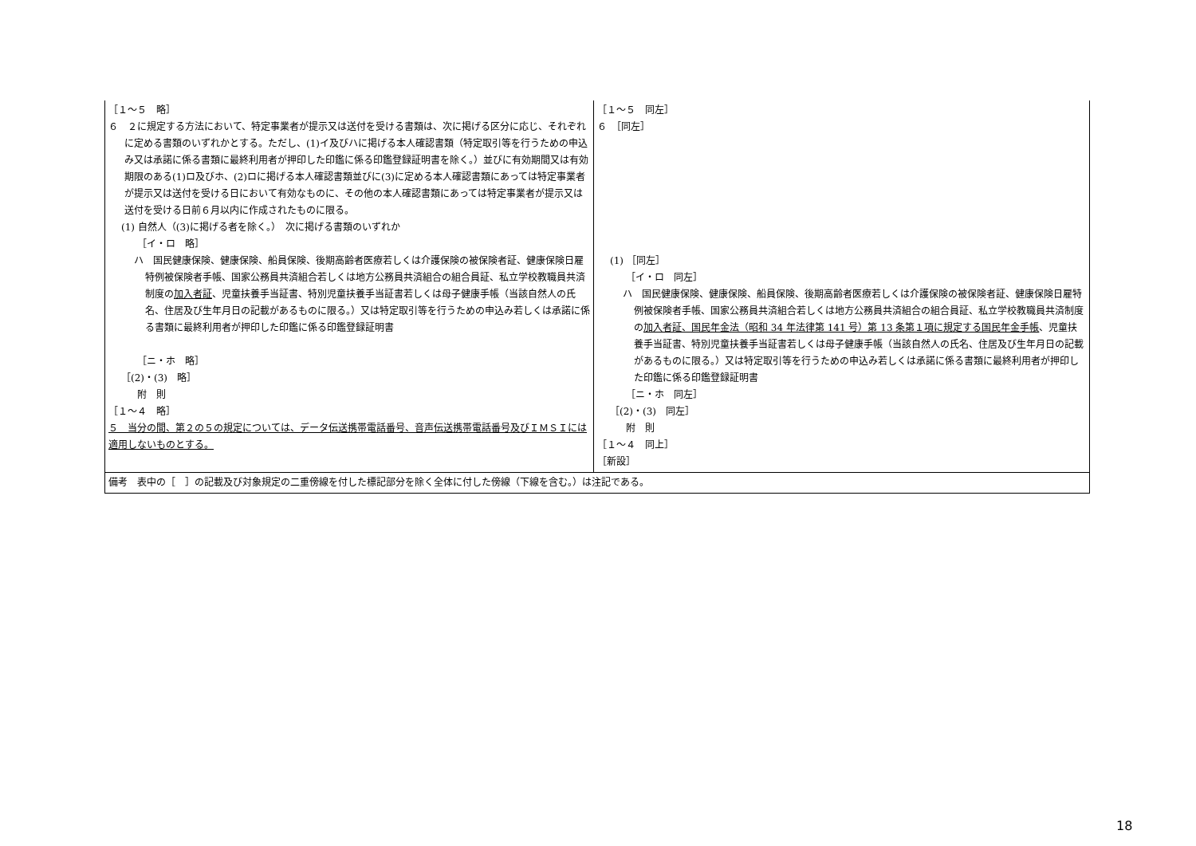| ［１～５ 略］ ６ ２に規定する方法において、特定事業者が提示又は送付を受ける書類は、次に掲げる区分に応じ、それぞれに定める書類のいずれかとする。ただし、(1)イ及びハに掲げる本人確認書類（特定取引等を行うための申込み又は承諾に係る書類に最終利用者が押印した印鑑に係る印鑑登録証明書を除く。）並びに有効期間又は有効期限のある(1)ロ及びホ、(2)ロに掲げる本人確認書類並びに(3)に定める本人確認書類にあっては特定事業者が提示又は送付を受ける日において有効なものに、その他の本人確認書類にあっては特定事業者が提示又は送付を受ける日前６月以内に作成されたものに限る。 (1) 自然人（(3)に掲げる者を除く。） 次に掲げる書類のいずれか ［イ・ロ 略］ ハ 国民健康保険、健康保険、船員保険、後期高齢者医療若しくは介護保険の被保険者証、健康保険日雇特例被保険者手帳、国家公務員共済組合若しくは地方公務員共済組合の組合員証、私立学校教職員共済制度の 加入者証 、児童扶養手当証書、特別児童扶養手当証書若しくは母子健康手帳（当該自然人の氏名、住居及び生年月日の記載があるものに限る。）又は特定取引等を行うための申込み若しくは承諾に係る書類に最終利用者が押印した印鑑に係る印鑑登録証明書 ［ニ・ホ 略］ ［(2)・(3) 略］ 附 則 ［１～４ 略］ ５ 当分の間、第２の５の規定については、データ伝送携帯電話番号、音声伝送携帯電話番号及びＩＭＳＩには適用しないものとする。 | ［１～５ 同左］ ６ ［同左］ (1) ［同左］ ［イ・ロ 同左］ ハ 国民健康保険、健康保険、船員保険、後期高齢者医療若しくは介護保険の被保険者証、健康保険日雇特例被保険者手帳、国家公務員共済組合若しくは地方公務員共済組合の組合員証、私立学校教職員共済制度の 加入者証、国民年金法（昭和 34 年法律第 141 号）第 13 条第１項に規定する国民年金手帳 、児童扶養手当証書、特別児童扶養手当証書若しくは母子健康手帳（当該自然人の氏名、住居及び生年月日の記載があるものに限る。）又は特定取引等を行うための申込み若しくは承諾に係る書類に最終利用者が押印した印鑑に係る印鑑登録証明書 ［ニ・ホ 同左］ ［(2)・(3) 同左］ 附 則 ［１～４ 同上］ ［新設］ |
| 備考 表中の［ ］の記載及び対象規定の二重傍線を付した標記部分を除く全体に付した傍線（下線を含む。）は注記である。 | |
18